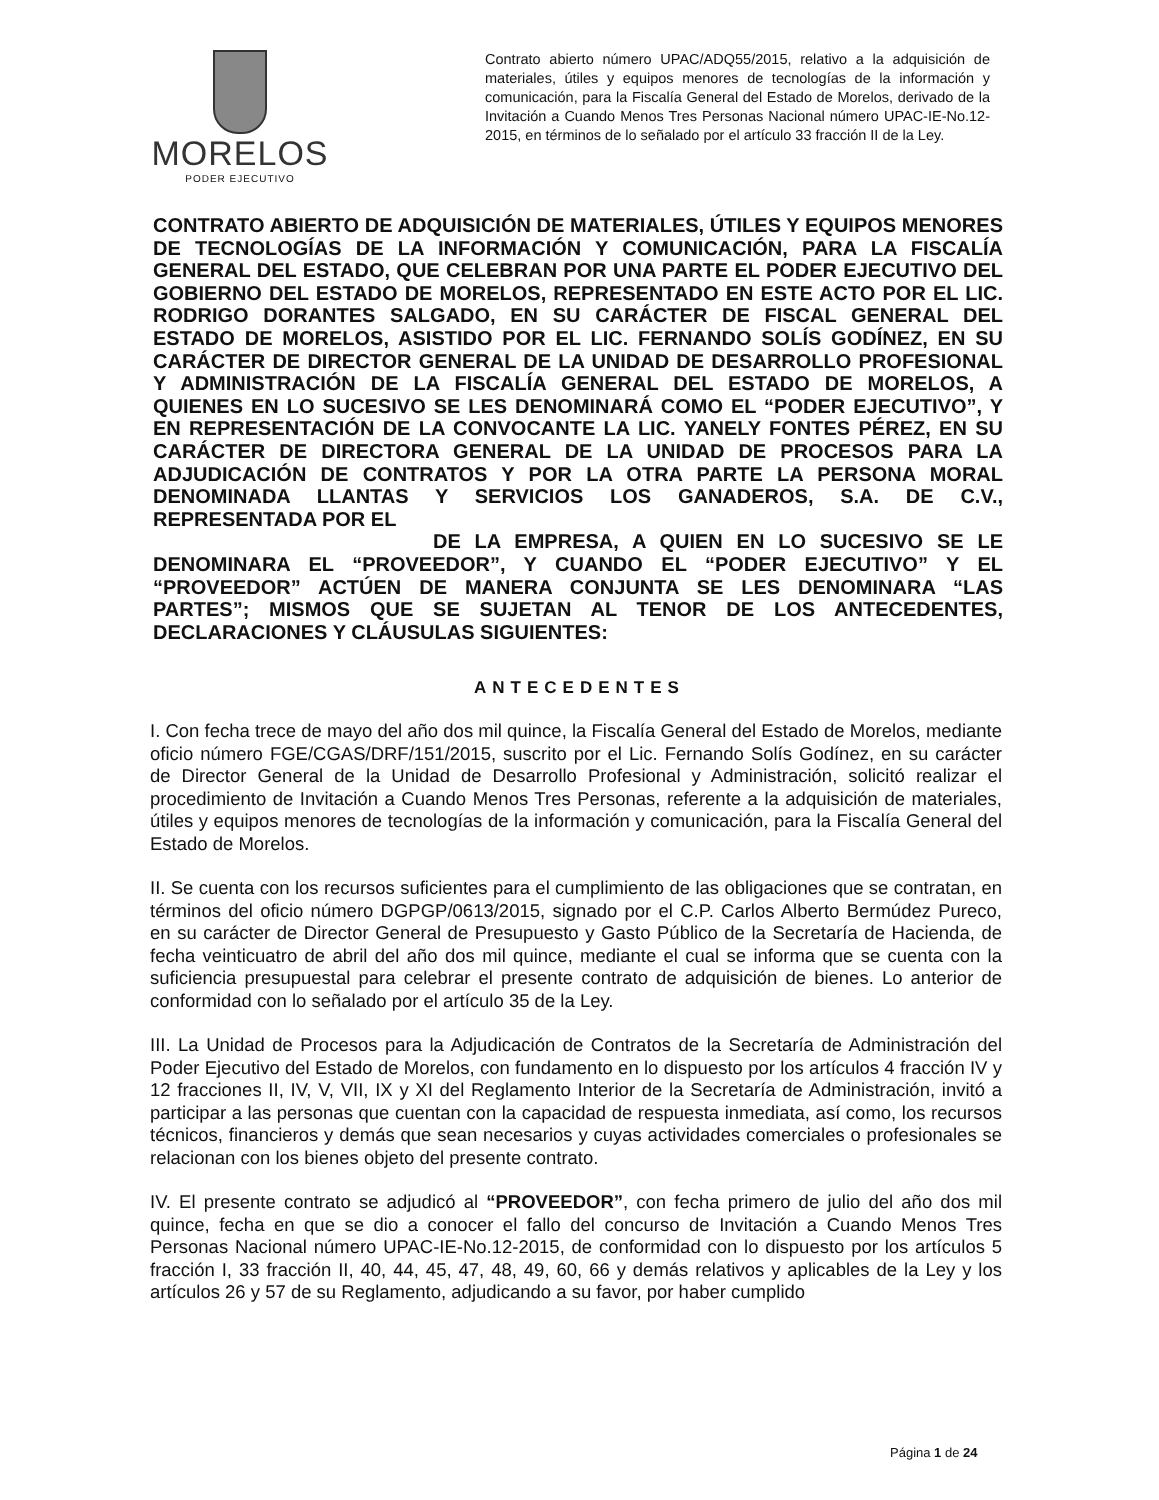MORELOS
PODER EJECUTIVO
Contrato abierto número UPAC/ADQ55/2015, relativo a la adquisición de materiales, útiles y equipos menores de tecnologías de la información y comunicación, para la Fiscalía General del Estado de Morelos, derivado de la Invitación a Cuando Menos Tres Personas Nacional número UPAC-IE-No.12-2015, en términos de lo señalado por el artículo 33 fracción II de la Ley.
CONTRATO ABIERTO DE ADQUISICIÓN DE MATERIALES, ÚTILES Y EQUIPOS MENORES DE TECNOLOGÍAS DE LA INFORMACIÓN Y COMUNICACIÓN, PARA LA FISCALÍA GENERAL DEL ESTADO, QUE CELEBRAN POR UNA PARTE EL PODER EJECUTIVO DEL GOBIERNO DEL ESTADO DE MORELOS, REPRESENTADO EN ESTE ACTO POR EL LIC. RODRIGO DORANTES SALGADO, EN SU CARÁCTER DE FISCAL GENERAL DEL ESTADO DE MORELOS, ASISTIDO POR EL LIC. FERNANDO SOLÍS GODÍNEZ, EN SU CARÁCTER DE DIRECTOR GENERAL DE LA UNIDAD DE DESARROLLO PROFESIONAL Y ADMINISTRACIÓN DE LA FISCALÍA GENERAL DEL ESTADO DE MORELOS, A QUIENES EN LO SUCESIVO SE LES DENOMINARÁ COMO EL “PODER EJECUTIVO”, Y EN REPRESENTACIÓN DE LA CONVOCANTE LA LIC. YANELY FONTES PÉREZ, EN SU CARÁCTER DE DIRECTORA GENERAL DE LA UNIDAD DE PROCESOS PARA LA ADJUDICACIÓN DE CONTRATOS Y POR LA OTRA PARTE LA PERSONA MORAL DENOMINADA LLANTAS Y SERVICIOS LOS GANADEROS, S.A. DE C.V., REPRESENTADA POR EL
DE LA EMPRESA, A QUIEN EN LO SUCESIVO SE LE DENOMINARA EL “PROVEEDOR”, Y CUANDO EL “PODER EJECUTIVO” Y EL “PROVEEDOR” ACTÚEN DE MANERA CONJUNTA SE LES DENOMINARA “LAS PARTES”; MISMOS QUE SE SUJETAN AL TENOR DE LOS ANTECEDENTES, DECLARACIONES Y CLÁUSULAS SIGUIENTES:
ANTECEDENTES
I. Con fecha trece de mayo del año dos mil quince, la Fiscalía General del Estado de Morelos, mediante oficio número FGE/CGAS/DRF/151/2015, suscrito por el Lic. Fernando Solís Godínez, en su carácter de Director General de la Unidad de Desarrollo Profesional y Administración, solicitó realizar el procedimiento de Invitación a Cuando Menos Tres Personas, referente a la adquisición de materiales, útiles y equipos menores de tecnologías de la información y comunicación, para la Fiscalía General del Estado de Morelos.
II. Se cuenta con los recursos suficientes para el cumplimiento de las obligaciones que se contratan, en términos del oficio número DGPGP/0613/2015, signado por el C.P. Carlos Alberto Bermúdez Pureco, en su carácter de Director General de Presupuesto y Gasto Público de la Secretaría de Hacienda, de fecha veinticuatro de abril del año dos mil quince, mediante el cual se informa que se cuenta con la suficiencia presupuestal para celebrar el presente contrato de adquisición de bienes. Lo anterior de conformidad con lo señalado por el artículo 35 de la Ley.
III. La Unidad de Procesos para la Adjudicación de Contratos de la Secretaría de Administración del Poder Ejecutivo del Estado de Morelos, con fundamento en lo dispuesto por los artículos 4 fracción IV y 12 fracciones II, IV, V, VII, IX y XI del Reglamento Interior de la Secretaría de Administración, invitó a participar a las personas que cuentan con la capacidad de respuesta inmediata, así como, los recursos técnicos, financieros y demás que sean necesarios y cuyas actividades comerciales o profesionales se relacionan con los bienes objeto del presente contrato.
IV. El presente contrato se adjudicó al “PROVEEDOR”, con fecha primero de julio del año dos mil quince, fecha en que se dio a conocer el fallo del concurso de Invitación a Cuando Menos Tres Personas Nacional número UPAC-IE-No.12-2015, de conformidad con lo dispuesto por los artículos 5 fracción I, 33 fracción II, 40, 44, 45, 47, 48, 49, 60, 66 y demás relativos y aplicables de la Ley y los artículos 26 y 57 de su Reglamento, adjudicando a su favor, por haber cumplido
Página 1 de 24